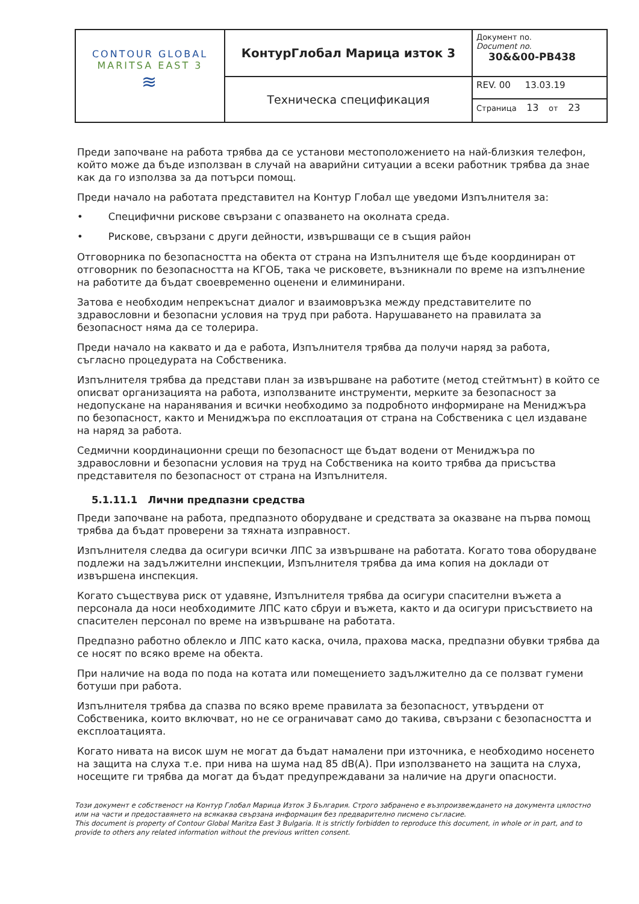| CONTOUR GLOBAL MARITSA EAST 3 ≋ | КонтурГлобал Марица изток 3 | Документ no. Document no. 30&&00-PB438 |
| | Техническа спецификация | REV. 00 13.03.19 |
| | | Страница 13 от 23 |
Преди започване на работа трябва да се установи местоположението на най-близкия телефон, който може да бъде използван в случай на аварийни ситуации а всеки работник трябва да знае как да го използва за да потърси помощ.
Преди начало на работата представител на Контур Глобал ще уведоми Изпълнителя за:
• Специфични рискове свързани с опазването на околната среда.
• Рискове, свързани с други дейности, извършващи се в същия район
Отговорника по безопасността на обекта от страна на Изпълнителя ще бъде координиран от отговорник по безопасността на КГОБ, така че рисковете, възникнали по време на изпълнение на работите да бъдат своевременно оценени и елиминирани.
Затова е необходим непрекъснат диалог и взаимовръзка между представителите по здравословни и безопасни условия на труд при работа. Нарушаването на правилата за безопасност няма да се толерира.
Преди начало на каквато и да е работа, Изпълнителя трябва да получи наряд за работа, съгласно процедурата на Собственика.
Изпълнителя трябва да представи план за извършване на работите (метод стейтмънт) в който се описват организацията на работа, използваните инструменти, мерките за безопасност за недопускане на наранявания и всички необходимо за подробното информиране на Мениджъра по безопасност, както и Мениджъра по експлоатация от страна на Собственика с цел издаване на наряд за работа.
Седмични координационни срещи по безопасност ще бъдат водени от Мениджъра по здравословни и безопасни условия на труд на Собственика на които трябва да присъства представителя по безопасност от страна на Изпълнителя.
5.1.11.1 Лични предпазни средства
Преди започване на работа, предпазното оборудване и средствата за оказване на първа помощ трябва да бъдат проверени за тяхната изправност.
Изпълнителя следва да осигури всички ЛПС за извършване на работата. Когато това оборудване подлежи на задължителни инспекции, Изпълнителя трябва да има копия на доклади от извършена инспекция.
Когато съществува риск от удавяне, Изпълнителя трябва да осигури спасителни въжета а персонала да носи необходимите ЛПС като сбруи и въжета, както и да осигури присъствието на спасителен персонал по време на извършване на работата.
Предпазно работно облекло и ЛПС като каска, очила, прахова маска, предпазни обувки трябва да се носят по всяко време на обекта.
При наличие на вода по пода на котата или помещението задължително да се ползват гумени ботуши при работа.
Изпълнителя трябва да спазва по всяко време правилата за безопасност, утвърдени от Собственика, които включват, но не се ограничават само до такива, свързани с безопасността и експлоатацията.
Когато нивата на висок шум не могат да бъдат намалени при източника, е необходимо носенето на защита на слуха т.е. при нива на шума над 85 dB(A). При използването на защита на слуха, носещите ги трябва да могат да бъдат предупреждавани за наличие на други опасности.
Този документ е собственост на Контур Глобал Марица Изток 3 България. Строго забранено е възпроизвеждането на документа цялостно или на части и предоставянето на всякаква свързана информация без предварително писмено съгласие.
This document is property of Contour Global Maritza East 3 Bulgaria. It is strictly forbidden to reproduce this document, in whole or in part, and to provide to others any related information without the previous written consent.